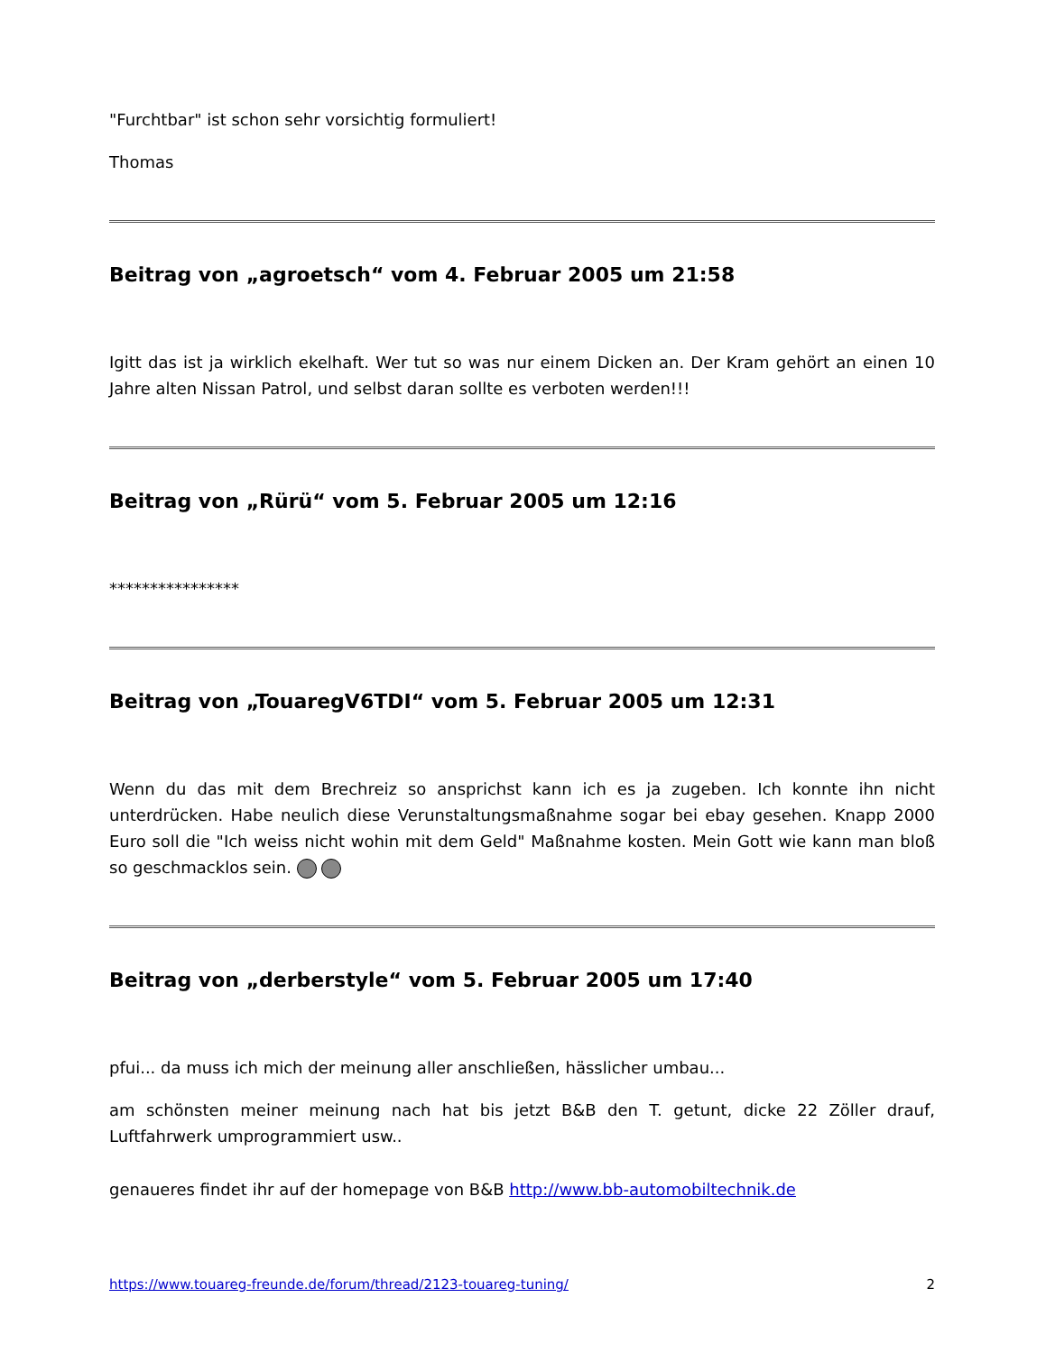"Furchtbar" ist schon sehr vorsichtig formuliert!
Thomas
Beitrag von „agroetsch“ vom 4. Februar 2005 um 21:58
Igitt das ist ja wirklich ekelhaft. Wer tut so was nur einem Dicken an. Der Kram gehört an einen 10 Jahre alten Nissan Patrol, und selbst daran sollte es verboten werden!!!
Beitrag von „Rürü“ vom 5. Februar 2005 um 12:16
****************
Beitrag von „TouaregV6TDI“ vom 5. Februar 2005 um 12:31
Wenn du das mit dem Brechreiz so ansprichst kann ich es ja zugeben. Ich konnte ihn nicht unterdrücken. Habe neulich diese Verunstaltungsmaßnahme sogar bei ebay gesehen. Knapp 2000 Euro soll die "Ich weiss nicht wohin mit dem Geld" Maßnahme kosten. Mein Gott wie kann man bloß so geschmacklos sein.
Beitrag von „derberstyle“ vom 5. Februar 2005 um 17:40
pfui... da muss ich mich der meinung aller anschließen, hässlicher umbau...
am schönsten meiner meinung nach hat bis jetzt B&B den T. getunt, dicke 22 Zöller drauf, Luftfahrwerk umprogrammiert usw..
genaueres findet ihr auf der homepage von B&B http://www.bb-automobiltechnik.de
https://www.touareg-freunde.de/forum/thread/2123-touareg-tuning/ 2